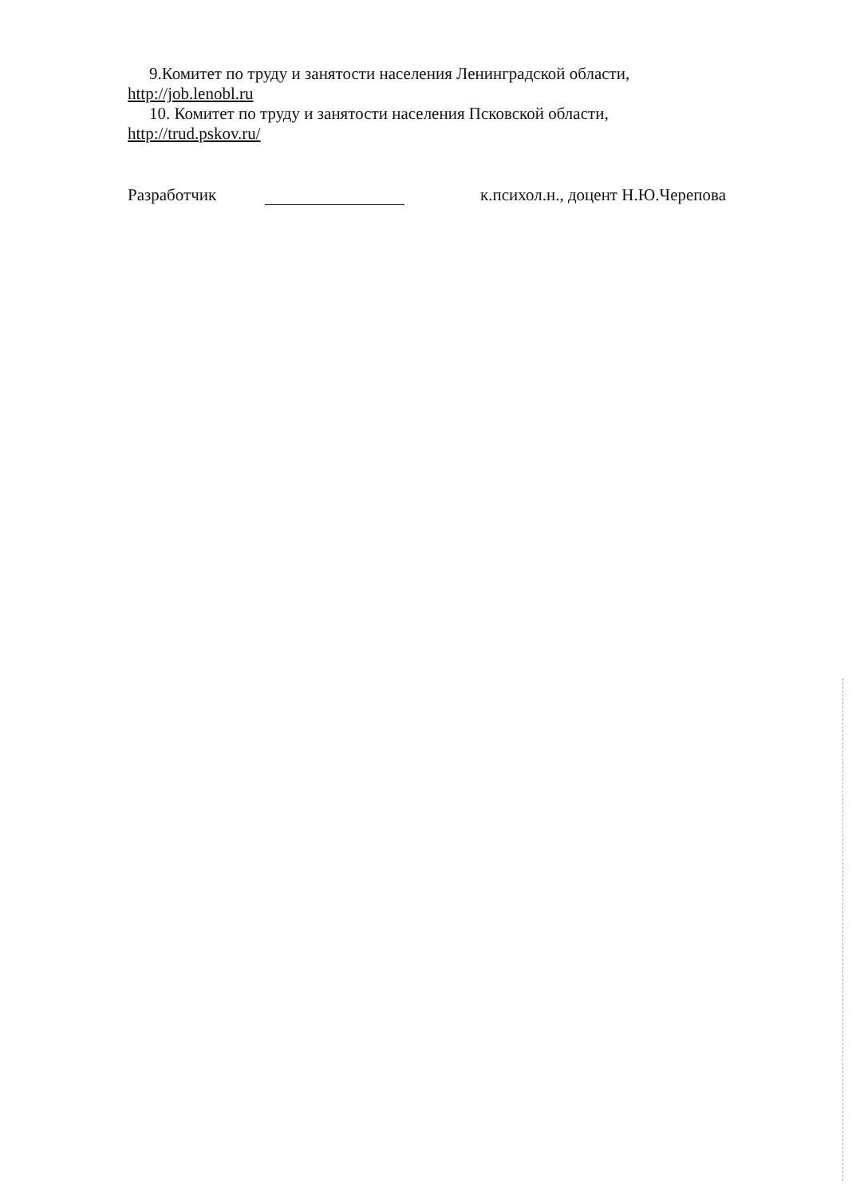9.Комитет по труду и занятости населения Ленинградской области,
http://job.lenobl.ru
10. Комитет по труду и занятости населения Псковской области,
http://trud.pskov.ru/
Разработчик к.психол.н., доцент Н.Ю.Черепова